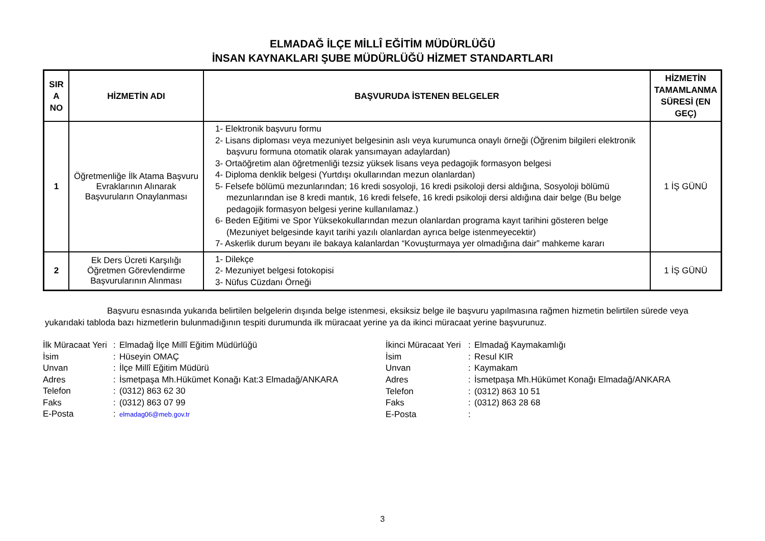ELMADAĞ İLÇE MİLLÎ EĞİTİM MÜDÜRLÜĞÜ
İNSAN KAYNAKLARI ŞUBE MÜDÜRLÜĞÜ HİZMET STANDARTLARI
| SIR A NO | HİZMETİN ADI | BAŞVURUDA İSTENEN BELGELER | HİZMETİN TAMAMLANMA SÜRESİ (EN GEÇ) |
| --- | --- | --- | --- |
| 1 | Öğretmenliğe İlk Atama Başvuru Evraklarının Alınarak Başvuruların Onaylanması | 1- Elektronik başvuru formu 2- Lisans diploması veya mezuniyet belgesinin aslı veya kurumunca onaylı örneği (Öğrenim bilgileri elektronik başvuru formuna otomatik olarak yansımayan adaylardan) 3- Ortaöğretim alan öğretmenliği tezsiz yüksek lisans veya pedagojik formasyon belgesi 4- Diploma denklik belgesi (Yurtdışı okullarından mezun olanlardan) 5- Felsefe bölümü mezunlarından; 16 kredi sosyoloji, 16 kredi psikoloji dersi aldığına, Sosyoloji bölümü mezunlarından ise 8 kredi mantık, 16 kredi felsefe, 16 kredi psikoloji dersi aldığına dair belge (Bu belge pedagojik formasyon belgesi yerine kullanılamaz.) 6- Beden Eğitimi ve Spor Yüksekokullarından mezun olanlardan programa kayıt tarihini gösteren belge (Mezuniyet belgesinde kayıt tarihi yazılı olanlardan ayrıca belge istenmeyecektir) 7- Askerlik durum beyanı ile bakaya kalanlardan “Kovuşturmaya yer olmadığına dair” mahkeme kararı | 1 İŞ GÜNÜ |
| 2 | Ek Ders Ücreti Karşılığı Öğretmen Görevlendirme Başvurularının Alınması | 1- Dilekçe 2- Mezuniyet belgesi fotokopisi 3- Nüfus Cüzdanı Örneği | 1 İŞ GÜNÜ |
Başvuru esnasında yukarıda belirtilen belgelerin dışında belge istenmesi, eksiksiz belge ile başvuru yapılmasına rağmen hizmetin belirtilen sürede veya yukarıdaki tabloda bazı hizmetlerin bulunmadığının tespiti durumunda ilk müracaat yerine ya da ikinci müracaat yerine başvurunuz.
| İlk Müracaat Yeri | : | Elmadağ İlçe Millî Eğitim Müdürlüğü |
| İsim | : | Hüseyin OMAÇ |
| Unvan | : | İlçe Millî Eğitim Müdürü |
| Adres | : | İsmetpaşa Mh.Hükümet Konağı Kat:3 Elmadağ/ANKARA |
| Telefon | : | (0312) 863 62 30 |
| Faks | : | (0312) 863 07 99 |
| E-Posta | : | elmadag06@meb.gov.tr |
| İkinci Müracaat Yeri | : | Elmadağ Kaymakamlığı |
| İsim | : | Resul KIR |
| Unvan | : | Kaymakam |
| Adres | : | İsmetpaşa Mh.Hükümet Konağı Elmadağ/ANKARA |
| Telefon | : | (0312) 863 10 51 |
| Faks | : | (0312) 863 28 68 |
| E-Posta | : | |
3